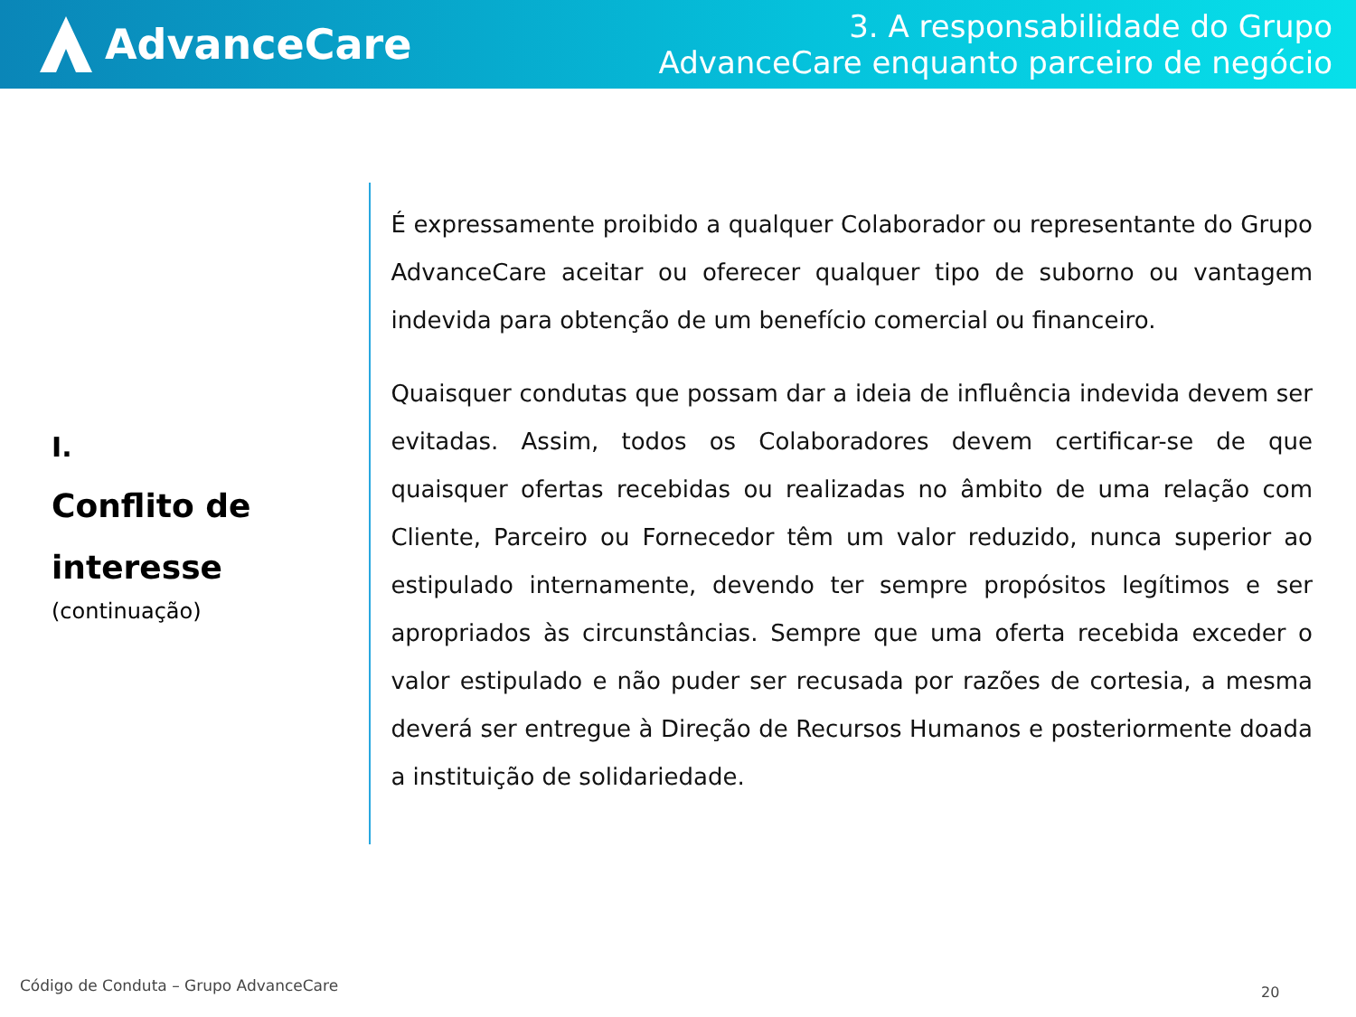AdvanceCare
3. A responsabilidade do Grupo
AdvanceCare enquanto parceiro de negócio
I.
Conflito de interesse
(continuação)
É expressamente proibido a qualquer Colaborador ou representante do Grupo AdvanceCare aceitar ou oferecer qualquer tipo de suborno ou vantagem indevida para obtenção de um benefício comercial ou financeiro.
Quaisquer condutas que possam dar a ideia de influência indevida devem ser evitadas. Assim, todos os Colaboradores devem certificar-se de que quaisquer ofertas recebidas ou realizadas no âmbito de uma relação com Cliente, Parceiro ou Fornecedor têm um valor reduzido, nunca superior ao estipulado internamente, devendo ter sempre propósitos legítimos e ser apropriados às circunstâncias. Sempre que uma oferta recebida exceder o valor estipulado e não puder ser recusada por razões de cortesia, a mesma deverá ser entregue à Direção de Recursos Humanos e posteriormente doada a instituição de solidariedade.
Código de Conduta – Grupo AdvanceCare
20